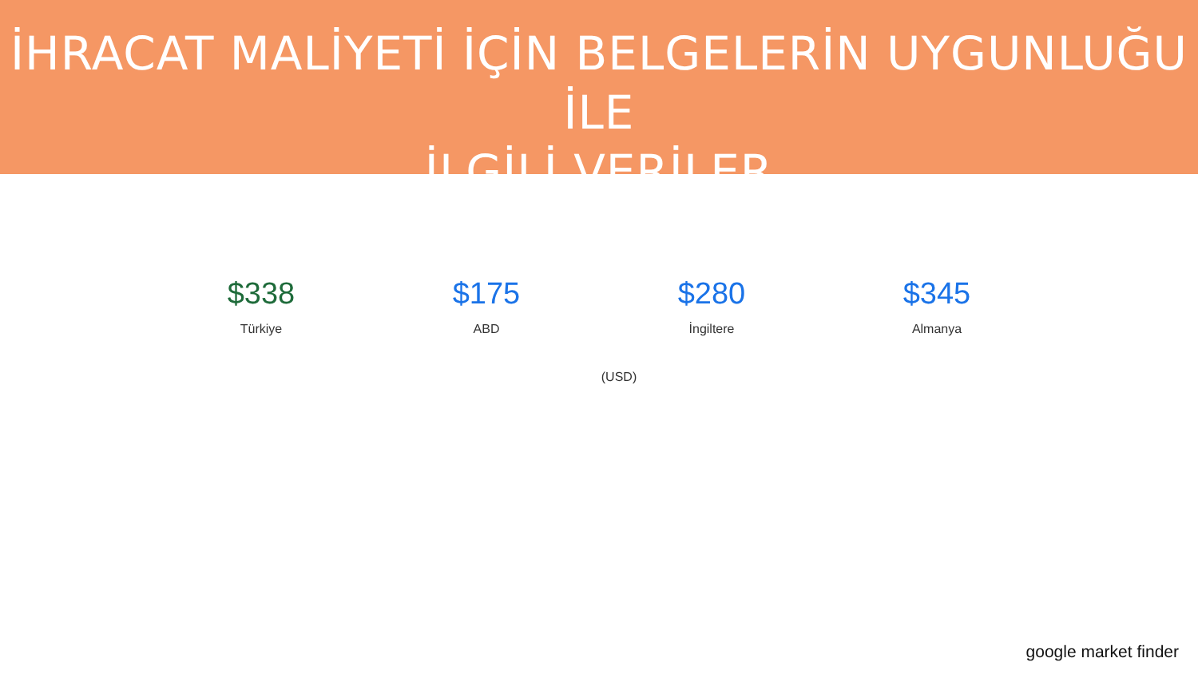İHRACAT MALİYETİ İÇİN BELGELERİN UYGUNLUĞU İLE
İLGİLİ VERİLER
$338
Türkiye
$175
ABD
$280
İngiltere
$345
Almanya
(USD)
google market finder